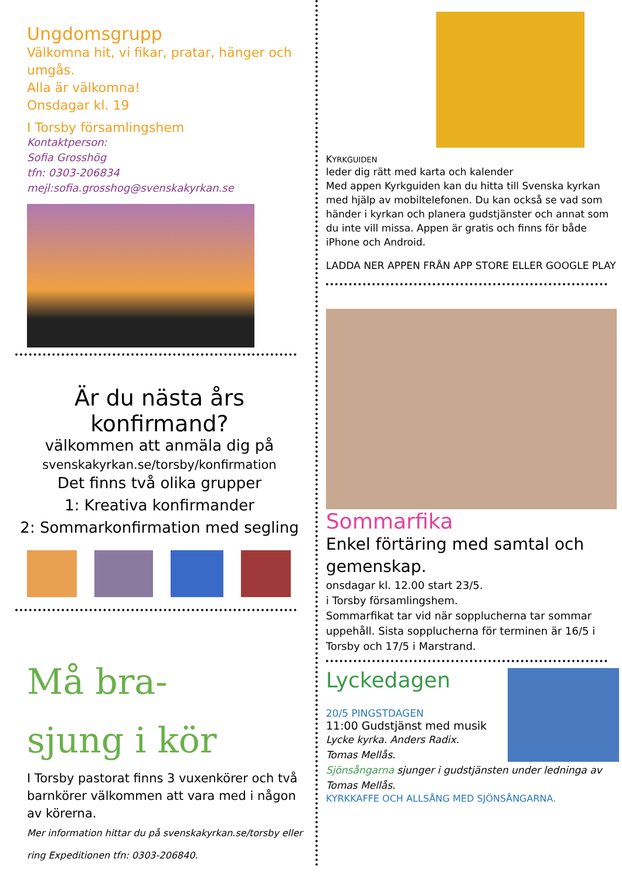Ungdomsgrupp
Välkomna hit, vi fikar, pratar, hänger och umgås.
Alla är välkomna!
Onsdagar kl. 19
I Torsby församlingshem
Kontaktperson:
Sofia Grosshög
tfn: 0303-206834
mejl:sofia.grosshog@svenskakyrkan.se
Är du nästa års konfirmand?
välkommen att anmäla dig på
svenskakyrkan.se/torsby/konfirmation
Det finns två olika grupper
1: Kreativa konfirmander
2: Sommarkonfirmation med segling
Må bra-
sjung i kör
I Torsby pastorat finns 3 vuxenkörer och två barnkörer välkommen att vara med i någon av körerna.
Mer information hittar du på svenskakyrkan.se/torsby eller ring Expeditionen tfn: 0303-206840.
KYRKGUIDEN
leder dig rätt med karta och kalender
Med appen Kyrkguiden kan du hitta till Svenska kyrkan med hjälp av mobiltelefonen. Du kan också se vad som händer i kyrkan och planera gudstjänster och annat som du inte vill missa. Appen är gratis och finns för både iPhone och Android.
LADDA NER APPEN FRÅN APP STORE ELLER GOOGLE PLAY
Sommarfika
Enkel förtäring med samtal och gemenskap.
onsdagar kl. 12.00 start 23/5.
i Torsby församlingshem.
Sommarfikat tar vid när sopplucherna tar sommar uppehåll. Sista sopplucherna för terminen är 16/5 i Torsby och 17/5 i Marstrand.
Lyckedagen
20/5 PINGSTDAGEN
11:00 Gudstjänst med musik
Lycke kyrka. Anders Radix.
Tomas Mellås.
Sjönsångarna sjunger i gudstjänsten under ledninga av Tomas Mellås.
KYRKKAFFE OCH ALLSÅNG MED SJÖNSÅNGARNA.